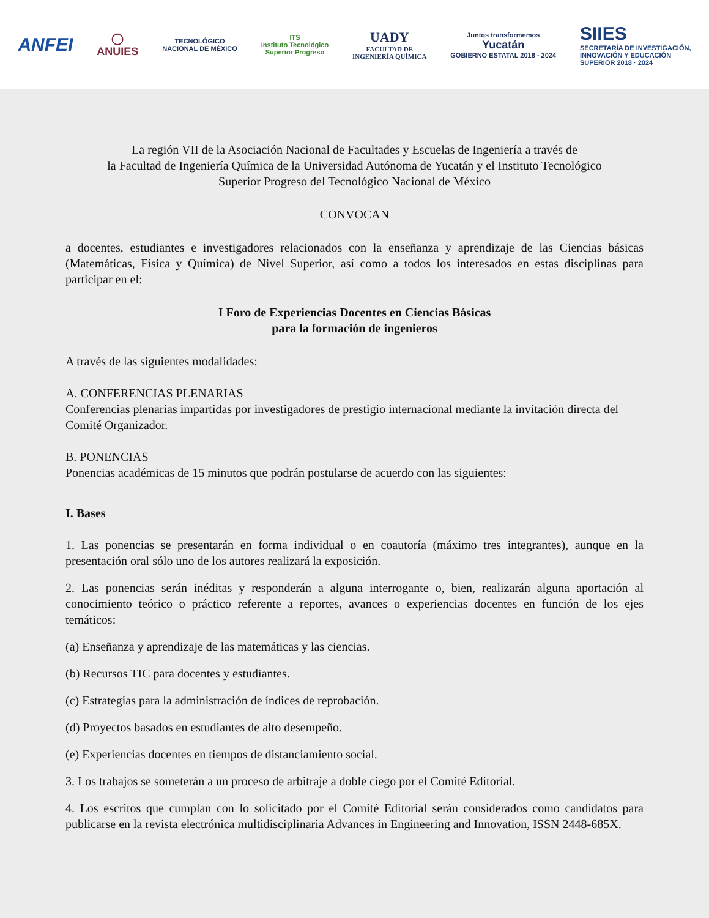ANFEI
◯
ANUIES
TECNOLÓGICO
NACIONAL DE MÉXICO
ITS
Instituto Tecnológico
Superior Progreso
UADY
FACULTAD DE
INGENIERÍA QUÍMICA
Juntos transformemos
Yucatán
GOBIERNO ESTATAL 2018 - 2024
SIIES
SECRETARÍA DE INVESTIGACIÓN,
INNOVACIÓN Y EDUCACIÓN
SUPERIOR 2018 · 2024
La región VII de la Asociación Nacional de Facultades y Escuelas de Ingeniería a través de
la Facultad de Ingeniería Química de la Universidad Autónoma de Yucatán y el Instituto Tecnológico
Superior Progreso del Tecnológico Nacional de México
CONVOCAN
a docentes, estudiantes e investigadores relacionados con la enseñanza y aprendizaje de las Ciencias básicas (Matemáticas, Física y Química) de Nivel Superior, así como a todos los interesados en estas disciplinas para participar en el:
I Foro de Experiencias Docentes en Ciencias Básicas
para la formación de ingenieros
A través de las siguientes modalidades:
A. CONFERENCIAS PLENARIAS
Conferencias plenarias impartidas por investigadores de prestigio internacional mediante la invitación directa del Comité Organizador.
B. PONENCIAS
Ponencias académicas de 15 minutos que podrán postularse de acuerdo con las siguientes:
I. Bases
1. Las ponencias se presentarán en forma individual o en coautoría (máximo tres integrantes), aunque en la presentación oral sólo uno de los autores realizará la exposición.
2. Las ponencias serán inéditas y responderán a alguna interrogante o, bien, realizarán alguna aportación al conocimiento teórico o práctico referente a reportes, avances o experiencias docentes en función de los ejes temáticos:
(a) Enseñanza y aprendizaje de las matemáticas y las ciencias.
(b) Recursos TIC para docentes y estudiantes.
(c) Estrategias para la administración de índices de reprobación.
(d) Proyectos basados en estudiantes de alto desempeño.
(e) Experiencias docentes en tiempos de distanciamiento social.
3. Los trabajos se someterán a un proceso de arbitraje a doble ciego por el Comité Editorial.
4. Los escritos que cumplan con lo solicitado por el Comité Editorial serán considerados como candidatos para publicarse en la revista electrónica multidisciplinaria Advances in Engineering and Innovation, ISSN 2448-685X.